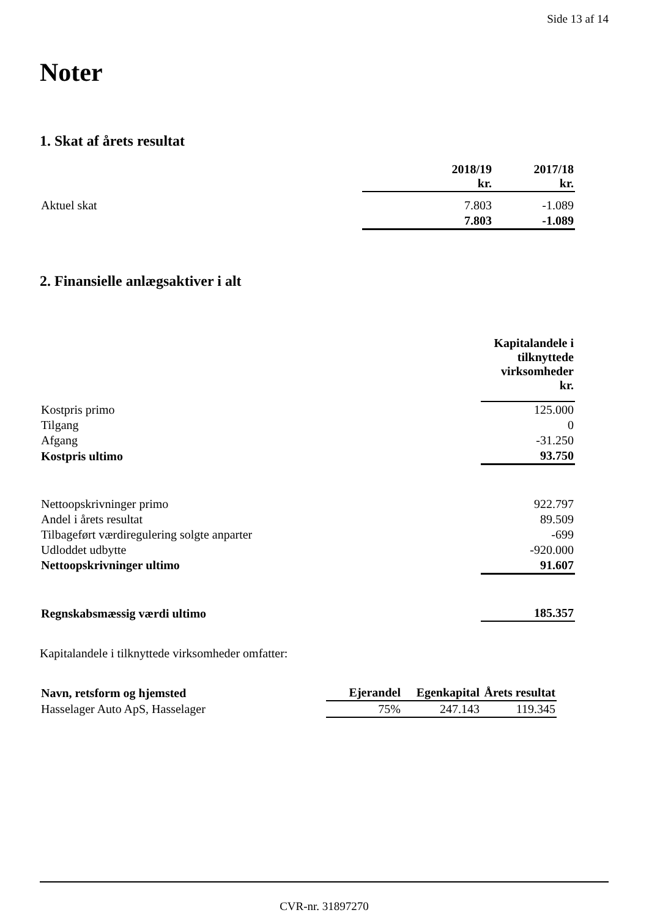Side 13 af 14
Noter
1. Skat af årets resultat
| | 2018/19 kr. | 2017/18 kr. |
| --- | --- | --- |
| Aktuel skat | 7.803 | -1.089 |
| | 7.803 | -1.089 |
2. Finansielle anlægsaktiver i alt
| | Kapitalandele i tilknyttede virksomheder kr. |
| --- | --- |
| Kostpris primo | 125.000 |
| Tilgang | 0 |
| Afgang | -31.250 |
| Kostpris ultimo | 93.750 |
| Nettoopskrivninger primo | 922.797 |
| Andel i årets resultat | 89.509 |
| Tilbageført værdiregulering solgte anparter | -699 |
| Udloddet udbytte | -920.000 |
| Nettoopskrivninger ultimo | 91.607 |
| Regnskabsmæssig værdi ultimo | 185.357 |
Kapitalandele i tilknyttede virksomheder omfatter:
| Navn, retsform og hjemsted | Ejerandel | Egenkapital | Årets resultat |
| --- | --- | --- | --- |
| Hasselager Auto ApS, Hasselager | 75% | 247.143 | 119.345 |
CVR-nr. 31897270